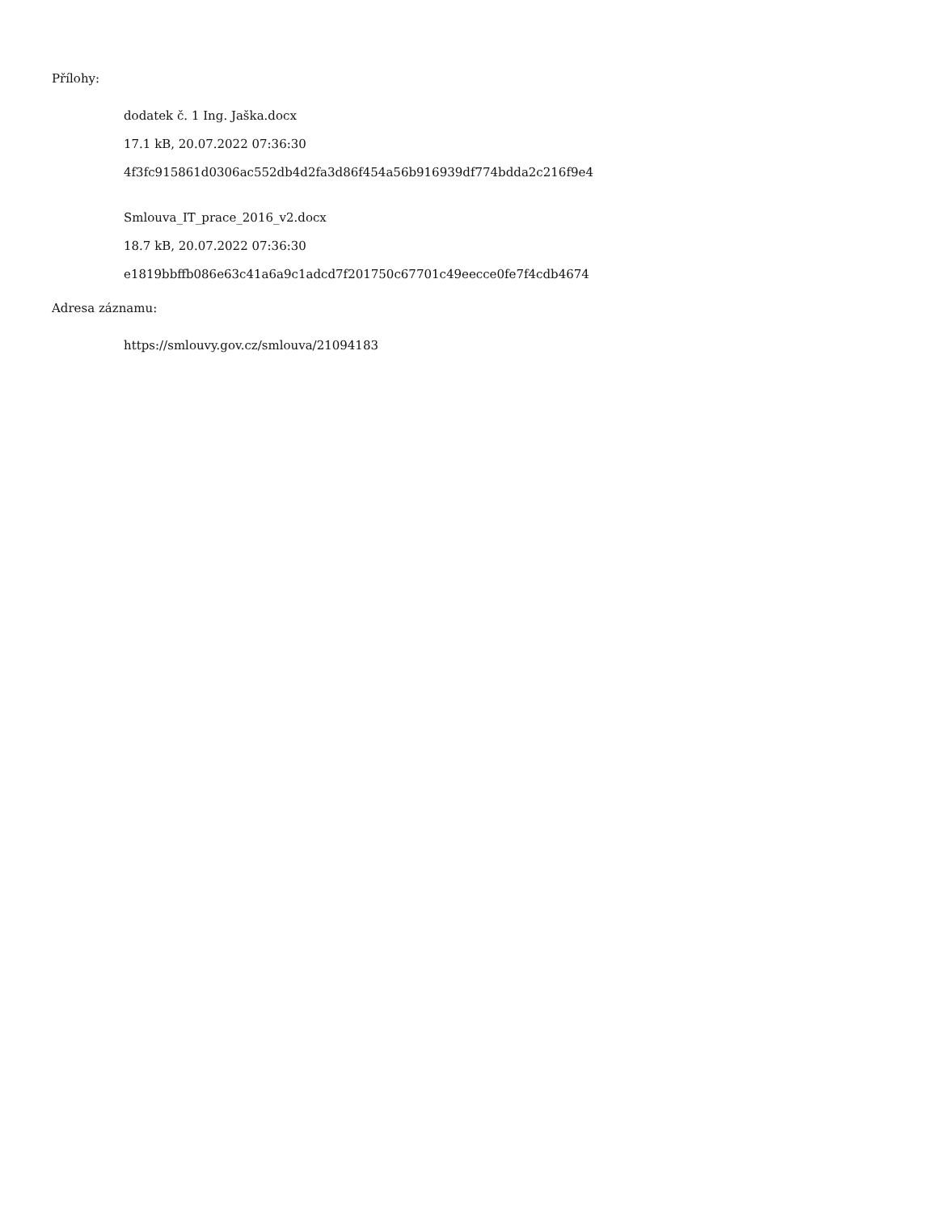Přílohy:
dodatek č. 1 Ing. Jaška.docx
17.1 kB, 20.07.2022 07:36:30
4f3fc915861d0306ac552db4d2fa3d86f454a56b916939df774bdda2c216f9e4
Smlouva_IT_prace_2016_v2.docx
18.7 kB, 20.07.2022 07:36:30
e1819bbffb086e63c41a6a9c1adcd7f201750c67701c49eecce0fe7f4cdb4674
Adresa záznamu:
https://smlouvy.gov.cz/smlouva/21094183